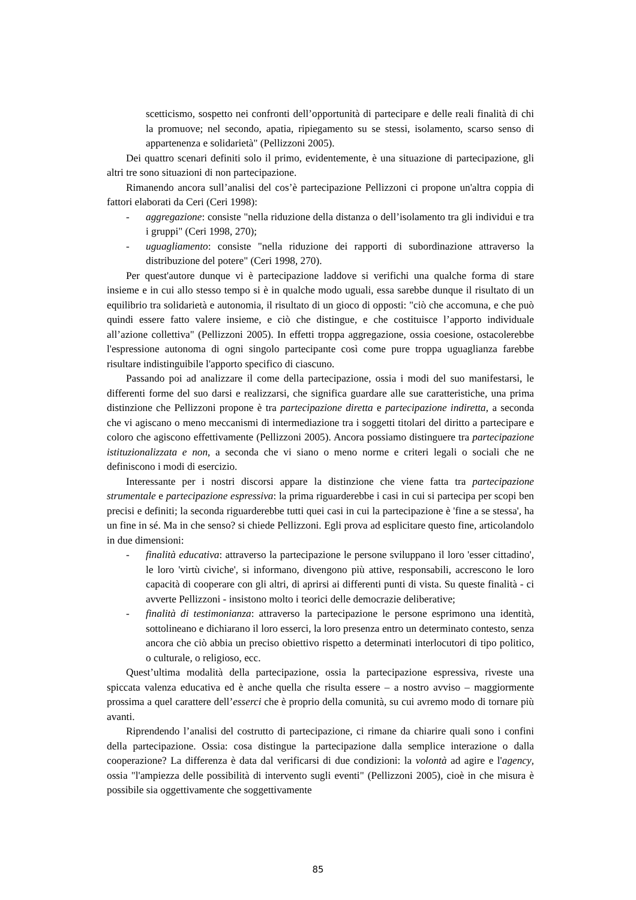scetticismo, sospetto nei confronti dell’opportunità di partecipare e delle reali finalità di chi la promuove; nel secondo, apatia, ripiegamento su se stessi, isolamento, scarso senso di appartenenza e solidarietà" (Pellizzoni 2005).
Dei quattro scenari definiti solo il primo, evidentemente, è una situazione di partecipazione, gli altri tre sono situazioni di non partecipazione.
Rimanendo ancora sull’analisi del cos’è partecipazione Pellizzoni ci propone un'altra coppia di fattori elaborati da Ceri (Ceri 1998):
- aggregazione: consiste "nella riduzione della distanza o dell’isolamento tra gli individui e tra i gruppi" (Ceri 1998, 270);
- uguagliamento: consiste "nella riduzione dei rapporti di subordinazione attraverso la distribuzione del potere" (Ceri 1998, 270).
Per quest'autore dunque vi è partecipazione laddove si verifichi una qualche forma di stare insieme e in cui allo stesso tempo si è in qualche modo uguali, essa sarebbe dunque il risultato di un equilibrio tra solidarietà e autonomia, il risultato di un gioco di opposti: "ciò che accomuna, e che può quindi essere fatto valere insieme, e ciò che distingue, e che costituisce l’apporto individuale all’azione collettiva" (Pellizzoni 2005). In effetti troppa aggregazione, ossia coesione, ostacolerebbe l'espressione autonoma di ogni singolo partecipante così come pure troppa uguaglianza farebbe risultare indistinguibile l'apporto specifico di ciascuno.
Passando poi ad analizzare il come della partecipazione, ossia i modi del suo manifestarsi, le differenti forme del suo darsi e realizzarsi, che significa guardare alle sue caratteristiche, una prima distinzione che Pellizzoni propone è tra partecipazione diretta e partecipazione indiretta, a seconda che vi agiscano o meno meccanismi di intermediazione tra i soggetti titolari del diritto a partecipare e coloro che agiscono effettivamente (Pellizzoni 2005). Ancora possiamo distinguere tra partecipazione istituzionalizzata e non, a seconda che vi siano o meno norme e criteri legali o sociali che ne definiscono i modi di esercizio.
Interessante per i nostri discorsi appare la distinzione che viene fatta tra partecipazione strumentale e partecipazione espressiva: la prima riguarderebbe i casi in cui si partecipa per scopi ben precisi e definiti; la seconda riguarderebbe tutti quei casi in cui la partecipazione è 'fine a se stessa', ha un fine in sé. Ma in che senso? si chiede Pellizzoni. Egli prova ad esplicitare questo fine, articolandolo in due dimensioni:
- finalità educativa: attraverso la partecipazione le persone sviluppano il loro 'esser cittadino', le loro 'virtù civiche', si informano, divengono più attive, responsabili, accrescono le loro capacità di cooperare con gli altri, di aprirsi ai differenti punti di vista. Su queste finalità - ci avverte Pellizzoni - insistono molto i teorici delle democrazie deliberative;
- finalità di testimonianza: attraverso la partecipazione le persone esprimono una identità, sottolineano e dichiarano il loro esserci, la loro presenza entro un determinato contesto, senza ancora che ciò abbia un preciso obiettivo rispetto a determinati interlocutori di tipo politico, o culturale, o religioso, ecc.
Quest’ultima modalità della partecipazione, ossia la partecipazione espressiva, riveste una spiccata valenza educativa ed è anche quella che risulta essere – a nostro avviso – maggiormente prossima a quel carattere dell’esserci che è proprio della comunità, su cui avremo modo di tornare più avanti.
Riprendendo l’analisi del costrutto di partecipazione, ci rimane da chiarire quali sono i confini della partecipazione. Ossia: cosa distingue la partecipazione dalla semplice interazione o dalla cooperazione? La differenza è data dal verificarsi di due condizioni: la volontà ad agire e l'agency, ossia "l'ampiezza delle possibilità di intervento sugli eventi" (Pellizzoni 2005), cioè in che misura è possibile sia oggettivamente che soggettivamente
85